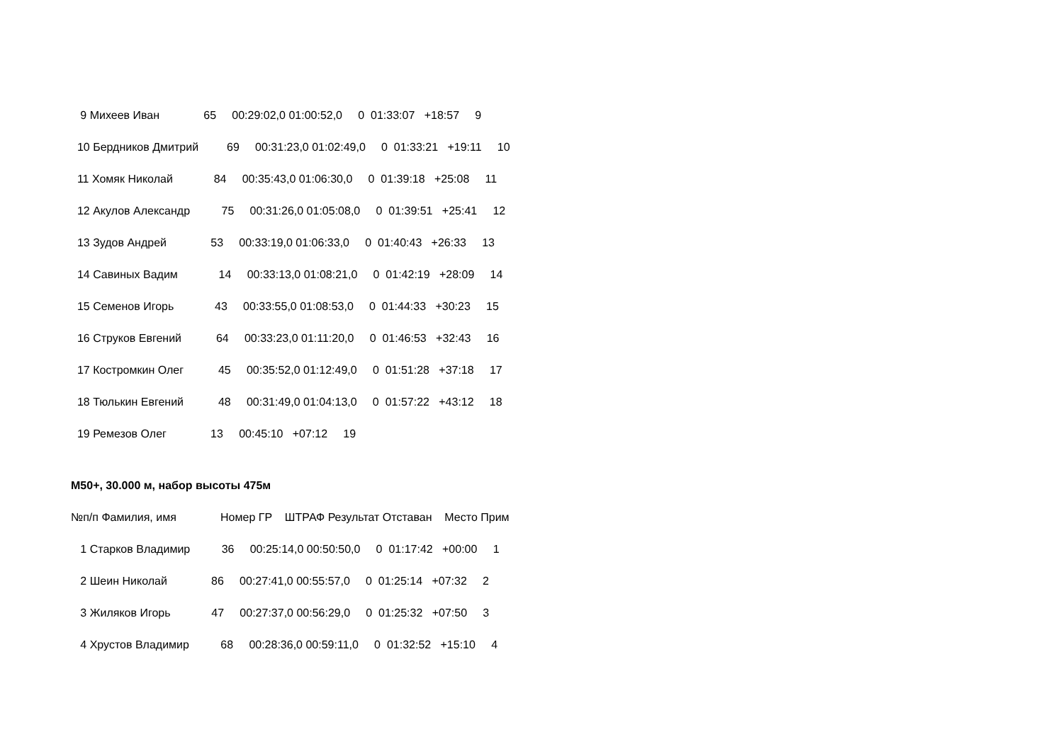9 Михеев Иван 65 00:29:02,0 01:00:52,0 0 01:33:07 +18:57 9
10 Бердников Дмитрий 69 00:31:23,0 01:02:49,0 0 01:33:21 +19:11 10
11 Хомяк Николай 84 00:35:43,0 01:06:30,0 0 01:39:18 +25:08 11
12 Акулов Александр 75 00:31:26,0 01:05:08,0 0 01:39:51 +25:41 12
13 Зудов Андрей 53 00:33:19,0 01:06:33,0 0 01:40:43 +26:33 13
14 Савиных Вадим 14 00:33:13,0 01:08:21,0 0 01:42:19 +28:09 14
15 Семенов Игорь 43 00:33:55,0 01:08:53,0 0 01:44:33 +30:23 15
16 Струков Евгений 64 00:33:23,0 01:11:20,0 0 01:46:53 +32:43 16
17 Костромкин Олег 45 00:35:52,0 01:12:49,0 0 01:51:28 +37:18 17
18 Тюлькин Евгений 48 00:31:49,0 01:04:13,0 0 01:57:22 +43:12 18
19 Ремезов Олег 13 00:45:10 +07:12 19
М50+, 30.000 м, набор высоты 475м
№п/п Фамилия, имя Номер ГР ШТРАФ Результат Отставан Место Прим
1 Старков Владимир 36 00:25:14,0 00:50:50,0 0 01:17:42 +00:00 1
2 Шеин Николай 86 00:27:41,0 00:55:57,0 0 01:25:14 +07:32 2
3 Жиляков Игорь 47 00:27:37,0 00:56:29,0 0 01:25:32 +07:50 3
4 Хрустов Владимир 68 00:28:36,0 00:59:11,0 0 01:32:52 +15:10 4